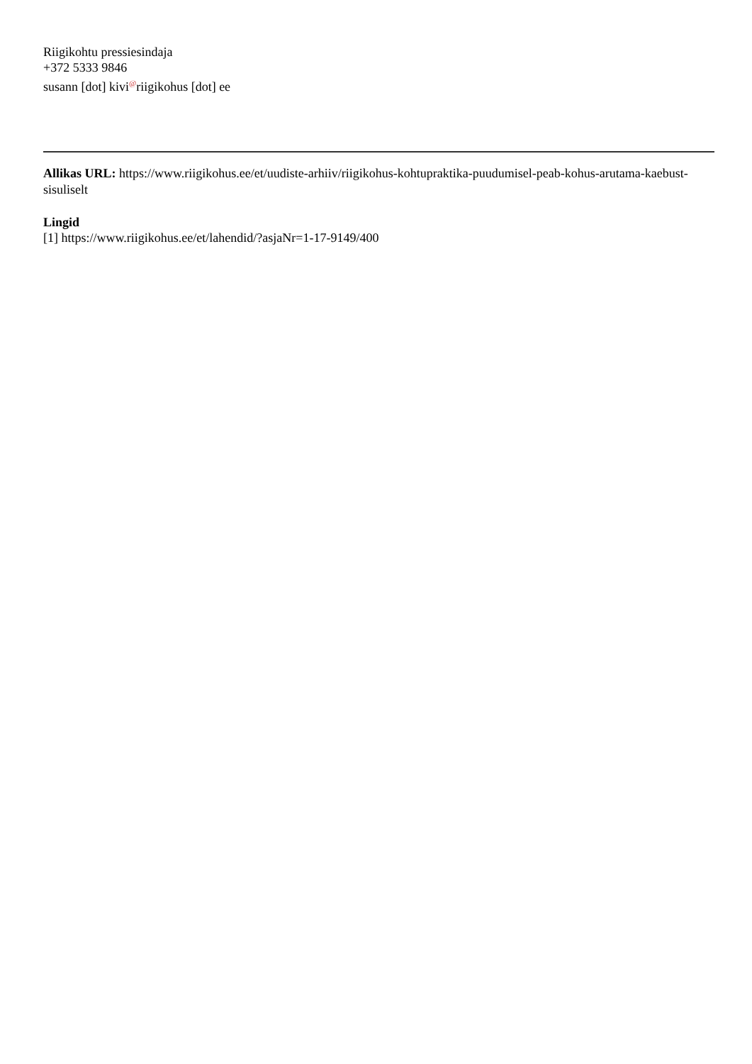Riigikohtu pressiesindaja
+372 5333 9846
susann [dot] kivi@riigikohus [dot] ee
Allikas URL: https://www.riigikohus.ee/et/uudiste-arhiiv/riigikohus-kohtupraktika-puudumisel-peab-kohus-arutama-kaebust-sisuliselt
Lingid
[1] https://www.riigikohus.ee/et/lahendid/?asjaNr=1-17-9149/400